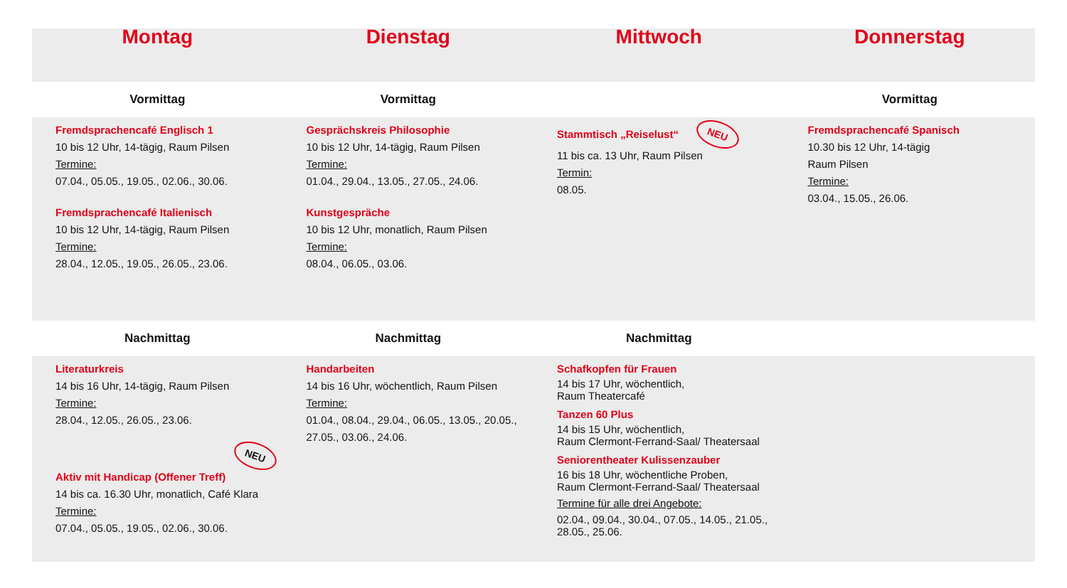| Montag | Dienstag | Mittwoch | Donnerstag |
| --- | --- | --- | --- |
| Vormittag | Vormittag | | Vormittag |
| Fremdsprachencafé Englisch 1 10 bis 12 Uhr, 14-tägig, Raum Pilsen Termine: 07.04., 05.05., 19.05., 02.06., 30.06. Fremdsprachencafé Italienisch 10 bis 12 Uhr, 14-tägig, Raum Pilsen Termine: 28.04., 12.05., 19.05., 26.05., 23.06. | Gesprächskreis Philosophie 10 bis 12 Uhr, 14-tägig, Raum Pilsen Termine: 01.04., 29.04., 13.05., 27.05., 24.06. Kunstgespräche 10 bis 12 Uhr, monatlich, Raum Pilsen Termine: 08.04., 06.05., 03.06. | Stammtisch „Reiselust“ NEU 11 bis ca. 13 Uhr, Raum Pilsen Termin: 08.05. | Fremdsprachencafé Spanisch 10.30 bis 12 Uhr, 14-tägig Raum Pilsen Termine: 03.04., 15.05., 26.06. |
| Nachmittag | Nachmittag | Nachmittag | |
| Literaturkreis 14 bis 16 Uhr, 14-tägig, Raum Pilsen Termine: 28.04., 12.05., 26.05., 23.06. NEU Aktiv mit Handicap (Offener Treff) 14 bis ca. 16.30 Uhr, monatlich, Café Klara Termine: 07.04., 05.05., 19.05., 02.06., 30.06. | Handarbeiten 14 bis 16 Uhr, wöchentlich, Raum Pilsen Termine: 01.04., 08.04., 29.04., 06.05., 13.05., 20.05., 27.05., 03.06., 24.06. | Schafkopfen für Frauen 14 bis 17 Uhr, wöchentlich, Raum Theatercafé Tanzen 60 Plus 14 bis 15 Uhr, wöchentlich, Raum Clermont-Ferrand-Saal/ Theatersaal Seniorentheater Kulissenzauber 16 bis 18 Uhr, wöchentliche Proben, Raum Clermont-Ferrand-Saal/ Theatersaal Termine für alle drei Angebote: 02.04., 09.04., 30.04., 07.05., 14.05., 21.05., 28.05., 25.06. | |